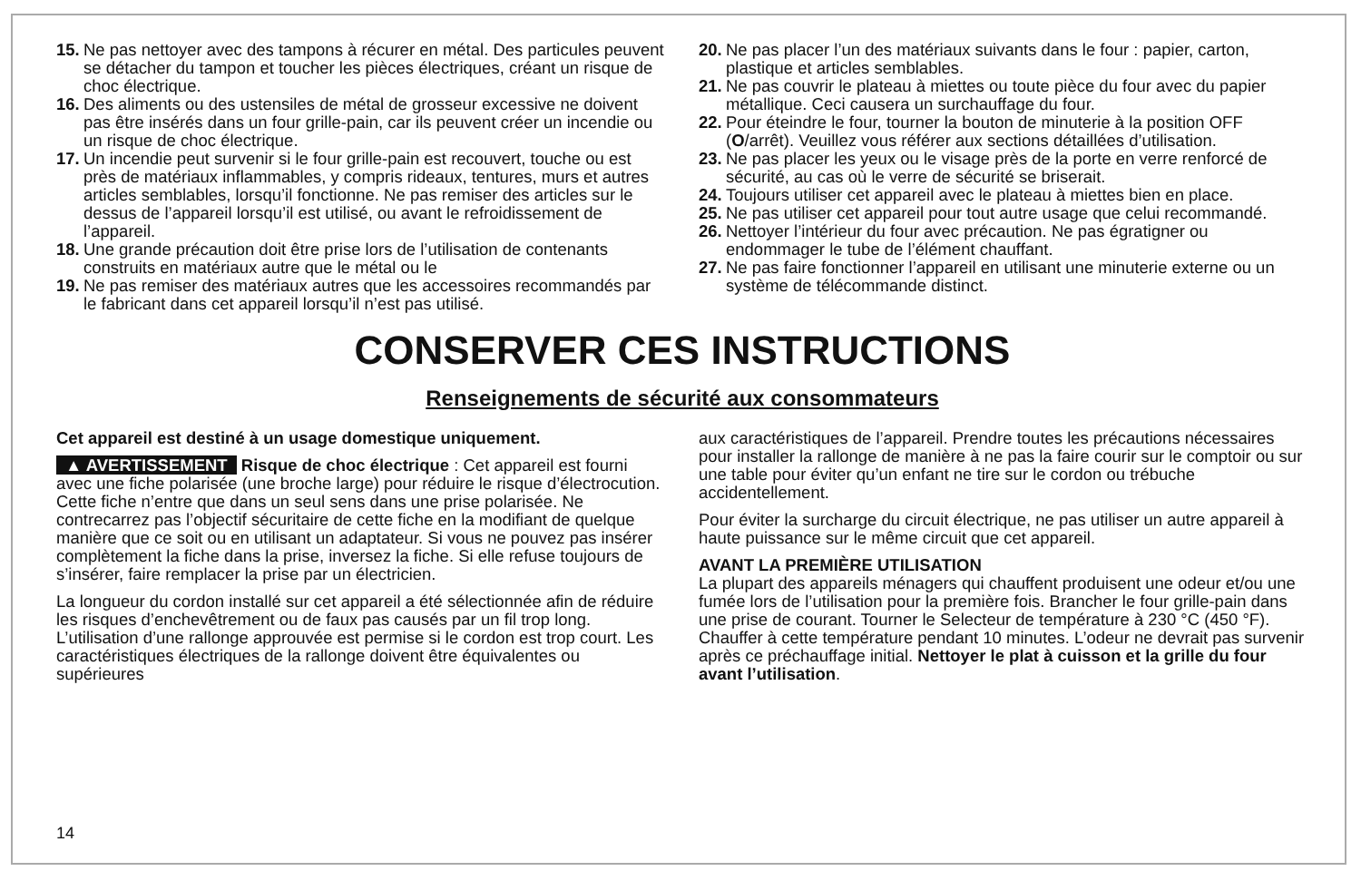15. Ne pas nettoyer avec des tampons à récurer en métal. Des particules peuvent se détacher du tampon et toucher les pièces électriques, créant un risque de choc électrique.
16. Des aliments ou des ustensiles de métal de grosseur excessive ne doivent pas être insérés dans un four grille-pain, car ils peuvent créer un incendie ou un risque de choc électrique.
17. Un incendie peut survenir si le four grille-pain est recouvert, touche ou est près de matériaux inflammables, y compris rideaux, tentures, murs et autres articles semblables, lorsqu’il fonctionne. Ne pas remiser des articles sur le dessus de l’appareil lorsqu’il est utilisé, ou avant le refroidissement de l’appareil.
18. Une grande précaution doit être prise lors de l’utilisation de contenants construits en matériaux autre que le métal ou le
19. Ne pas remiser des matériaux autres que les accessoires recommandés par le fabricant dans cet appareil lorsqu’il n’est pas utilisé.
20. Ne pas placer l’un des matériaux suivants dans le four : papier, carton, plastique et articles semblables.
21. Ne pas couvrir le plateau à miettes ou toute pièce du four avec du papier métallique. Ceci causera un surchauffage du four.
22. Pour éteindre le four, tourner la bouton de minuterie à la position OFF (O/arrêt). Veuillez vous référer aux sections détaillées d’utilisation.
23. Ne pas placer les yeux ou le visage près de la porte en verre renforcé de sécurité, au cas où le verre de sécurité se briserait.
24. Toujours utiliser cet appareil avec le plateau à miettes bien en place.
25. Ne pas utiliser cet appareil pour tout autre usage que celui recommandé.
26. Nettoyer l’intérieur du four avec précaution. Ne pas égratigner ou endommager le tube de l’élément chauffant.
27. Ne pas faire fonctionner l’appareil en utilisant une minuterie externe ou un système de télécommande distinct.
CONSERVER CES INSTRUCTIONS
Renseignements de sécurité aux consommateurs
Cet appareil est destiné à un usage domestique uniquement.
▲ AVERTISSEMENT Risque de choc électrique : Cet appareil est fourni avec une fiche polarisée (une broche large) pour réduire le risque d’électrocution. Cette fiche n’entre que dans un seul sens dans une prise polarisée. Ne contrecarrez pas l’objectif sécuritaire de cette fiche en la modifiant de quelque manière que ce soit ou en utilisant un adaptateur. Si vous ne pouvez pas insérer complètement la fiche dans la prise, inversez la fiche. Si elle refuse toujours de s’insérer, faire remplacer la prise par un électricien.
La longueur du cordon installé sur cet appareil a été sélectionnée afin de réduire les risques d’enchevêtrement ou de faux pas causés par un fil trop long. L’utilisation d’une rallonge approuvée est permise si le cordon est trop court. Les caractéristiques électriques de la rallonge doivent être équivalentes ou supérieures
aux caractéristiques de l’appareil. Prendre toutes les précautions nécessaires pour installer la rallonge de manière à ne pas la faire courir sur le comptoir ou sur une table pour éviter qu’un enfant ne tire sur le cordon ou trébuche accidentellement.
Pour éviter la surcharge du circuit électrique, ne pas utiliser un autre appareil à haute puissance sur le même circuit que cet appareil.
AVANT LA PREMIÈRE UTILISATION
La plupart des appareils ménagers qui chauffent produisent une odeur et/ou une fumée lors de l’utilisation pour la première fois. Brancher le four grille-pain dans une prise de courant. Tourner le Selecteur de température à 230 °C (450 °F). Chauffer à cette température pendant 10 minutes. L’odeur ne devrait pas survenir après ce préchauffage initial. Nettoyer le plat à cuisson et la grille du four avant l’utilisation.
14